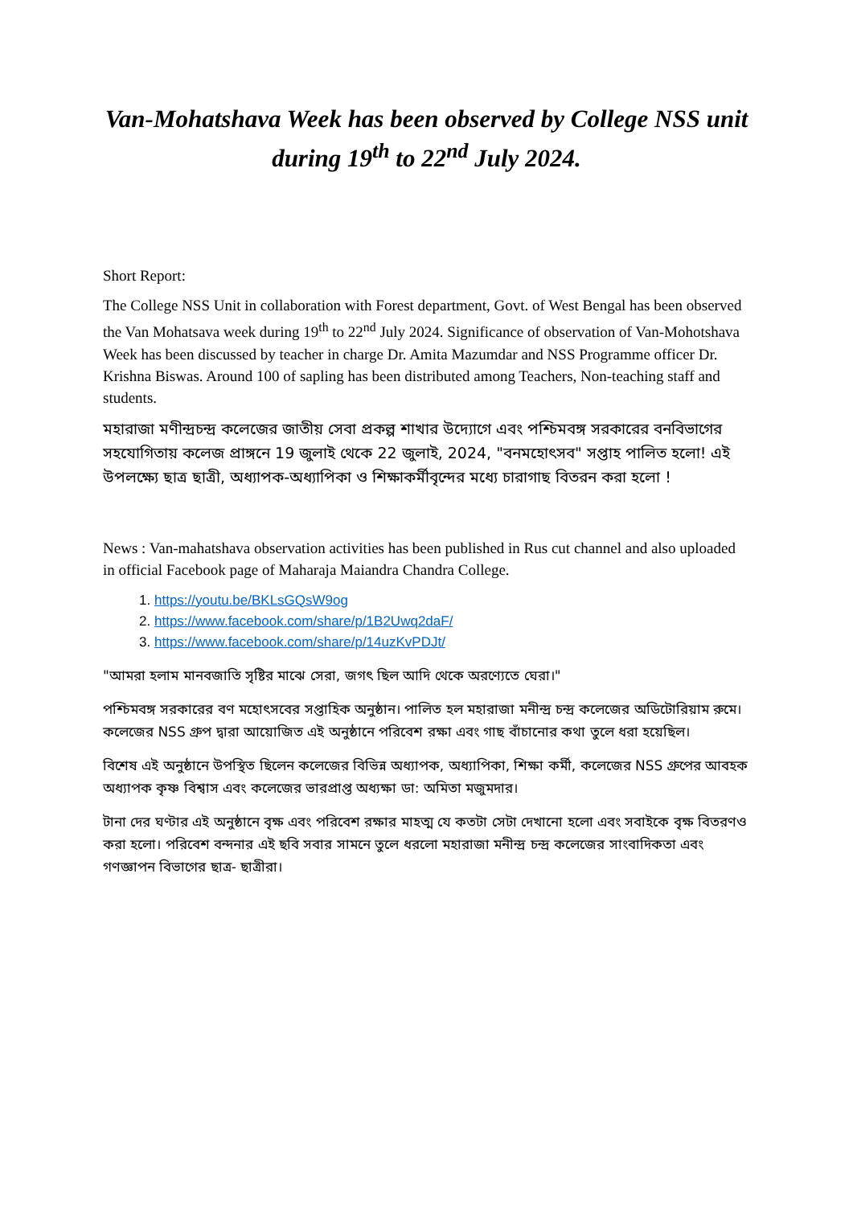Van-Mohatshava Week has been observed by College NSS unit during 19<sup>th</sup> to 22<sup>nd</sup> July 2024.
Short Report:
The College NSS Unit in collaboration with Forest department, Govt. of West Bengal has been observed the Van Mohatsava week during 19<sup>th</sup> to 22<sup>nd</sup> July 2024. Significance of observation of Van-Mohotshava Week has been discussed by teacher in charge Dr. Amita Mazumdar and NSS Programme officer Dr. Krishna Biswas. Around 100 of sapling has been distributed among Teachers, Non-teaching staff and students.
মহারাজা মণীন্দ্রচন্দ্র কলেজের জাতীয় সেবা প্রকল্প শাখার উদ্যোগে এবং পশ্চিমবঙ্গ সরকারের বনবিভাগের সহযোগিতায় কলেজ প্রাঙ্গনে 19 জুলাই থেকে 22 জুলাই, 2024, "বনমহোৎসব" সপ্তাহ পালিত হলো! এই উপলক্ষ্যে ছাত্র ছাত্রী, অধ্যাপক-অধ্যাপিকা ও শিক্ষাকর্মীবৃন্দের মধ্যে চারাগাছ বিতরন করা হলো !
News : Van-mahatshava observation activities has been published in Rus cut channel and also uploaded in official Facebook page of Maharaja Maiandra Chandra College.
1. https://youtu.be/BKLsGQsW9og
2. https://www.facebook.com/share/p/1B2Uwq2daF/
3. https://www.facebook.com/share/p/14uzKvPDJt/
"আমরা হলাম মানবজাতি সৃষ্টির মাঝে সেরা, জগৎ ছিল আদি থেকে অরণ্যেতে ঘেরা।"
পশ্চিমবঙ্গ সরকারের বণ মহোৎসবের সপ্তাহিক অনুষ্ঠান। পালিত হল মহারাজা মনীন্দ্র চন্দ্র কলেজের অডিটোরিয়াম রুমে। কলেজের NSS গ্রুপ দ্বারা আয়োজিত এই অনুষ্ঠানে পরিবেশ রক্ষা এবং গাছ বাঁচানোর কথা তুলে ধরা হয়েছিল।
বিশেষ এই অনুষ্ঠানে উপস্থিত ছিলেন কলেজের বিভিন্ন অধ্যাপক, অধ্যাপিকা, শিক্ষা কর্মী, কলেজের NSS গ্রুপের আবহক অধ্যাপক কৃষ্ণ বিশ্বাস এবং কলেজের ভারপ্রাপ্ত অধ্যক্ষা ডা: অমিতা মজুমদার।
টানা দের ঘণ্টার এই অনুষ্ঠানে বৃক্ষ এবং পরিবেশ রক্ষার মাহত্ম যে কতটা সেটা দেখানো হলো এবং সবাইকে বৃক্ষ বিতরণও করা হলো। পরিবেশ বন্দনার এই ছবি সবার সামনে তুলে ধরলো মহারাজা মনীন্দ্র চন্দ্র কলেজের সাংবাদিকতা এবং গণজ্ঞাপন বিভাগের ছাত্র- ছাত্রীরা।